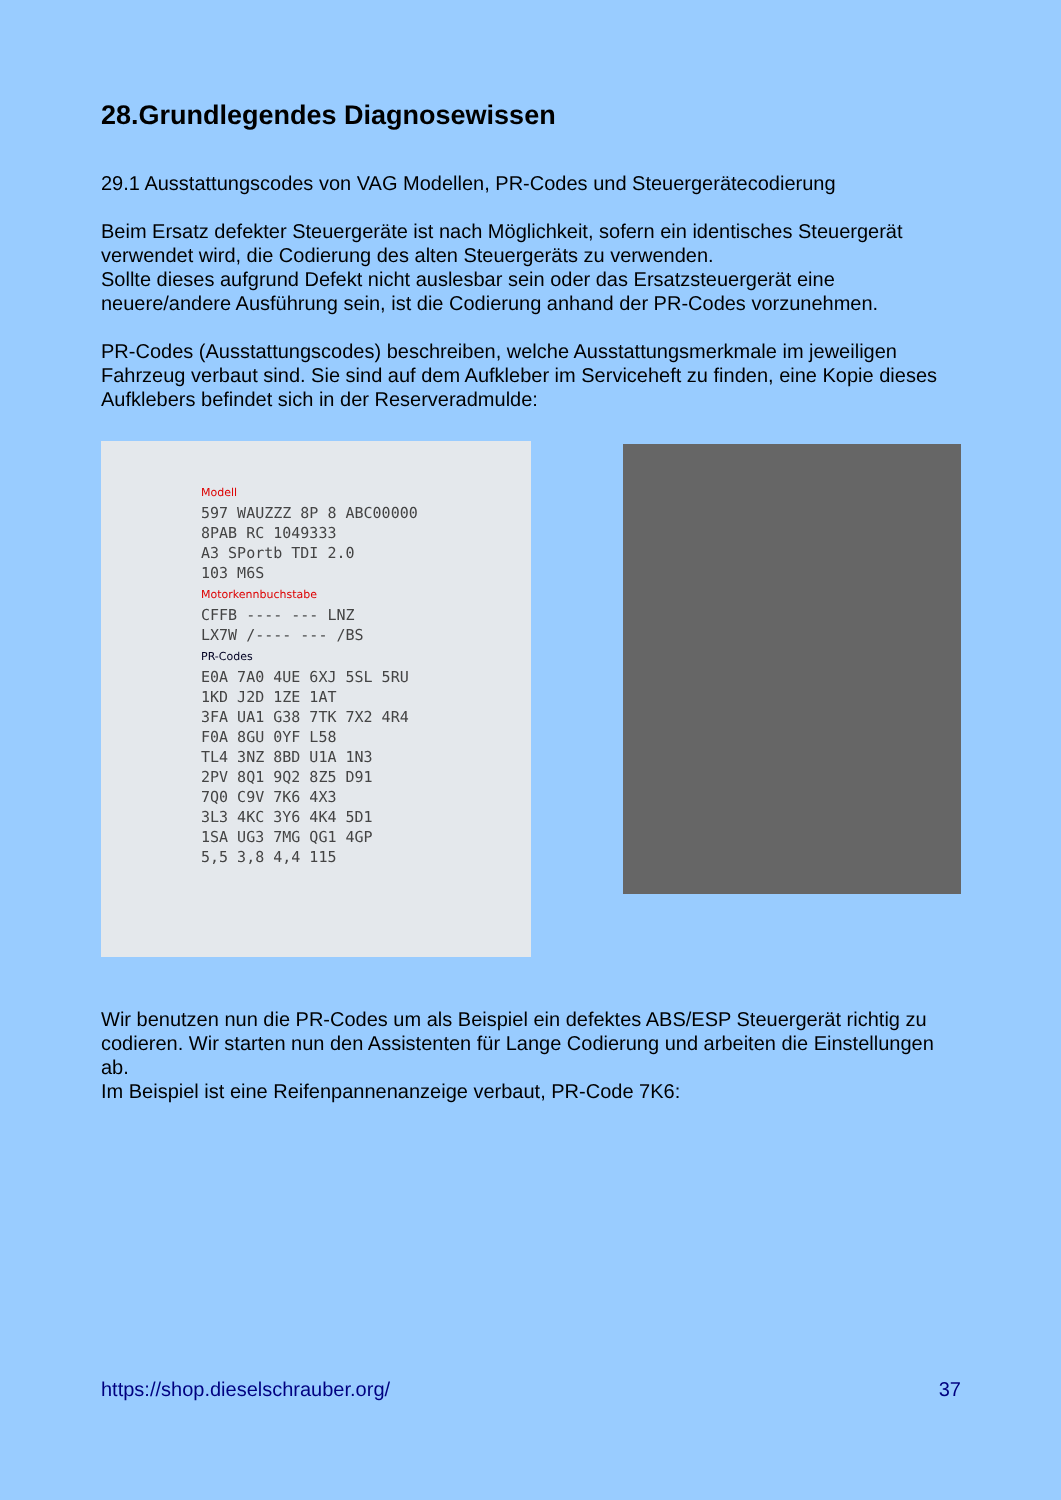28.Grundlegendes Diagnosewissen
29.1 Ausstattungscodes von VAG Modellen, PR-Codes und Steuergerätecodierung
Beim Ersatz defekter Steuergeräte ist nach Möglichkeit, sofern ein identisches Steuergerät verwendet wird, die Codierung des alten Steuergeräts zu verwenden.
Sollte dieses aufgrund Defekt nicht auslesbar sein oder das Ersatzsteuergerät eine neuere/andere Ausführung sein, ist die Codierung anhand der PR-Codes vorzunehmen.
PR-Codes (Ausstattungscodes) beschreiben, welche Ausstattungsmerkmale im jeweiligen Fahrzeug verbaut sind. Sie sind auf dem Aufkleber im Serviceheft zu finden, eine Kopie dieses Aufklebers befindet sich in der Reserveradmulde:
Modell
597 WAUZZZ 8P 8 ABC00000
8PAB RC 1049333
A3 SPortb TDI 2.0
103 M6S
Motorkennbuchstabe
CFFB ---- --- LNZ
LX7W /---- --- /BS
PR-Codes
E0A 7A0 4UE 6XJ 5SL 5RU
1KD J2D 1ZE 1AT
3FA UA1 G38 7TK 7X2 4R4
F0A 8GU 0YF L58
TL4 3NZ 8BD U1A 1N3
2PV 8Q1 9Q2 8Z5 D91
7Q0 C9V 7K6 4X3
3L3 4KC 3Y6 4K4 5D1
1SA UG3 7MG QG1 4GP
5,5 3,8 4,4 115
Wir benutzen nun die PR-Codes um als Beispiel ein defektes ABS/ESP Steuergerät richtig zu codieren. Wir starten nun den Assistenten für Lange Codierung und arbeiten die Einstellungen ab.
Im Beispiel ist eine Reifenpannenanzeige verbaut, PR-Code 7K6:
https://shop.dieselschrauber.org/ 37